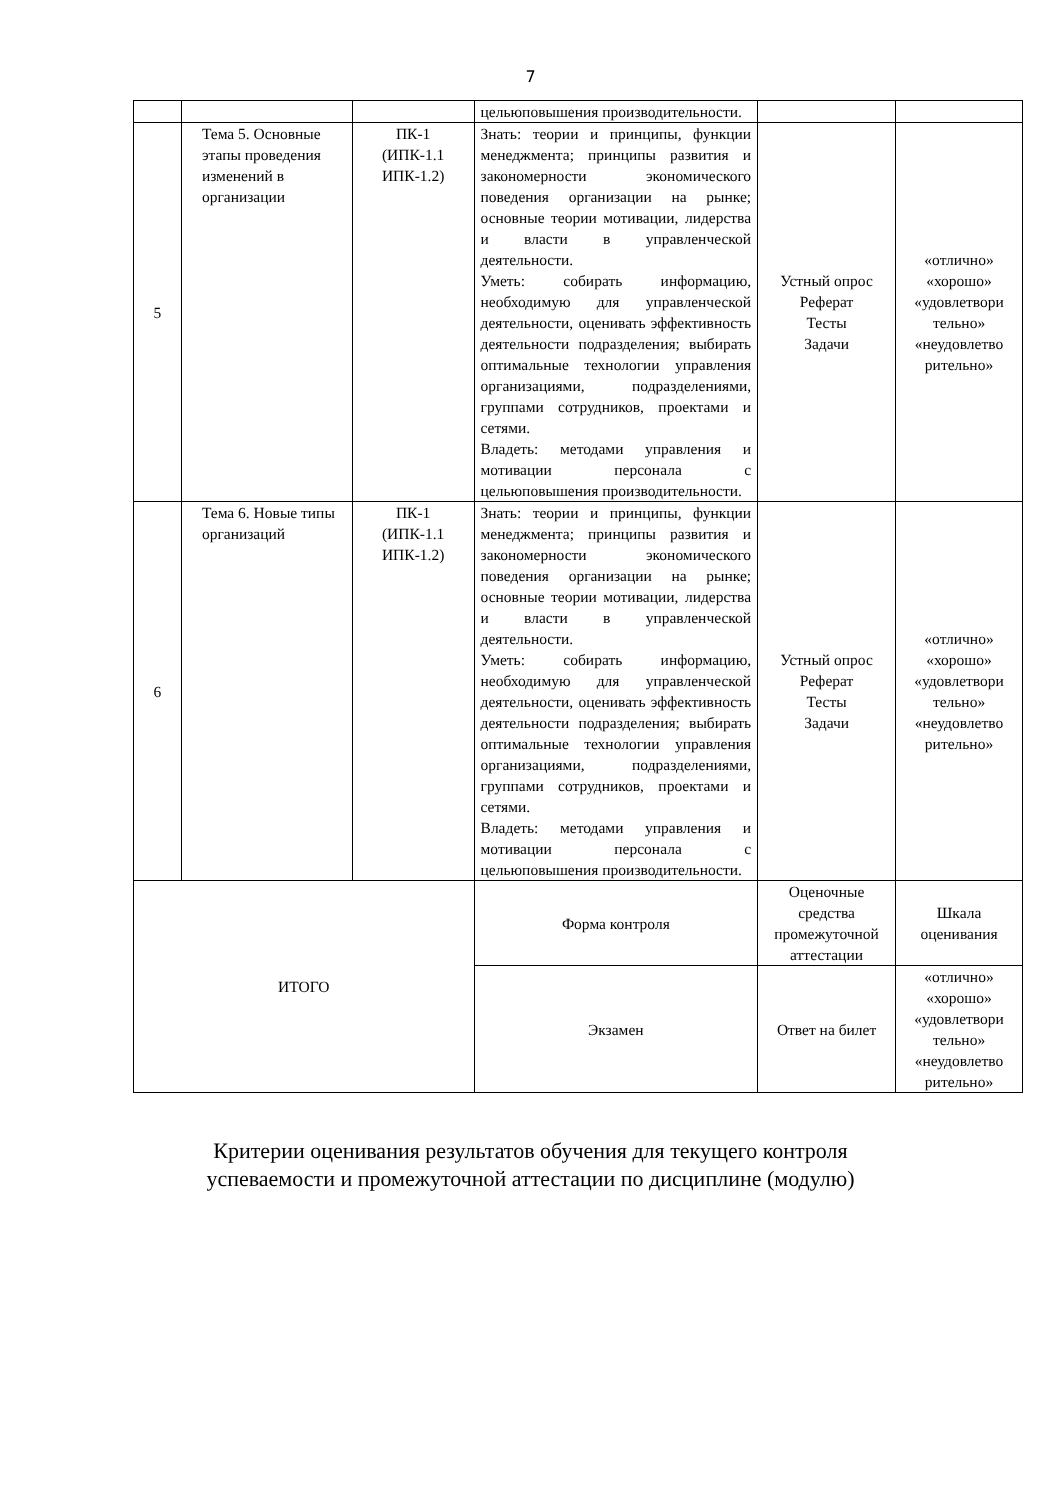7
| | | | цельюповышения производительности. | | |
| 5 | Тема 5. Основные этапы проведения изменений в организации | ПК-1 (ИПК-1.1 ИПК-1.2) | Знать: теории и принципы, функции менеджмента; принципы развития и закономерности экономического поведения организации на рынке; основные теории мотивации, лидерства и власти в управленческой деятельности. Уметь: собирать информацию, необходимую для управленческой деятельности, оценивать эффективность деятельности подразделения; выбирать оптимальные технологии управления организациями, подразделениями, группами сотрудников, проектами и сетями. Владеть: методами управления и мотивации персонала с цельюповышения производительности. | Устный опрос Реферат Тесты Задачи | «отлично» «хорошо» «удовлетвори тельно» «неудовлетво рительно» |
| 6 | Тема 6. Новые типы организаций | ПК-1 (ИПК-1.1 ИПК-1.2) | Знать: теории и принципы, функции менеджмента; принципы развития и закономерности экономического поведения организации на рынке; основные теории мотивации, лидерства и власти в управленческой деятельности. Уметь: собирать информацию, необходимую для управленческой деятельности, оценивать эффективность деятельности подразделения; выбирать оптимальные технологии управления организациями, подразделениями, группами сотрудников, проектами и сетями. Владеть: методами управления и мотивации персонала с цельюповышения производительности. | Устный опрос Реферат Тесты Задачи | «отлично» «хорошо» «удовлетвори тельно» «неудовлетво рительно» |
| ИТОГО | | | Форма контроля | Оценочные средства промежуточной аттестации | Шкала оценивания |
| | | | Экзамен | Ответ на билет | «отлично» «хорошо» «удовлетвори тельно» «неудовлетво рительно» |
Критерии оценивания результатов обучения для текущего контроля
успеваемости и промежуточной аттестации по дисциплине (модулю)